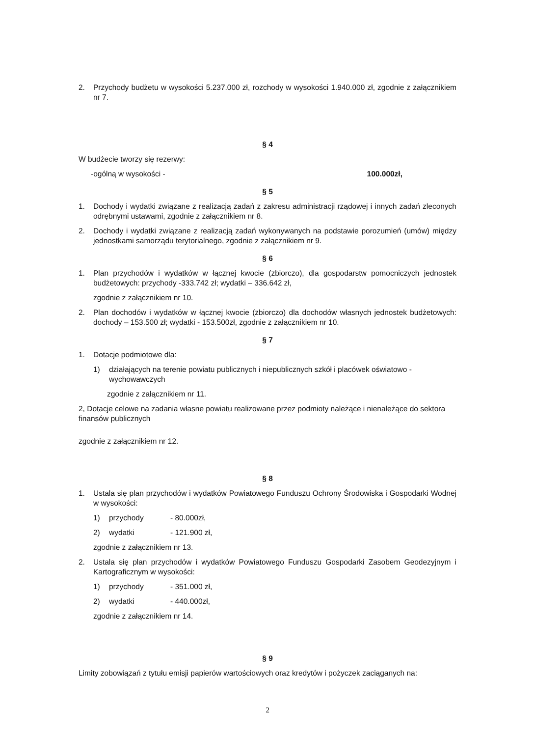2. Przychody budżetu w wysokości 5.237.000 zł, rozchody w wysokości 1.940.000 zł, zgodnie z załącznikiem nr 7.
§ 4
W budżecie tworzy się rezerwy:
-ogólną w wysokości - 100.000zł,
§ 5
1. Dochody i wydatki związane z realizacją zadań z zakresu administracji rządowej i innych zadań zleconych odrębnymi ustawami, zgodnie z załącznikiem nr 8.
2. Dochody i wydatki związane z realizacją zadań wykonywanych na podstawie porozumień (umów) między jednostkami samorządu terytorialnego, zgodnie z załącznikiem nr 9.
§ 6
1. Plan przychodów i wydatków w łącznej kwocie (zbiorczo), dla gospodarstw pomocniczych jednostek budżetowych: przychody -333.742 zł; wydatki – 336.642 zł,
zgodnie z załącznikiem nr 10.
2. Plan dochodów i wydatków w łącznej kwocie (zbiorczo) dla dochodów własnych jednostek budżetowych: dochody – 153.500 zł; wydatki - 153.500zł, zgodnie z załącznikiem nr 10.
§ 7
1. Dotacje podmiotowe dla:
1) działających na terenie powiatu publicznych i niepublicznych szkół i placówek oświatowo - wychowawczych
zgodnie z załącznikiem nr 11.
2, Dotacje celowe na zadania własne powiatu realizowane przez podmioty należące i nienależące do sektora finansów publicznych
zgodnie z załącznikiem nr 12.
§ 8
1. Ustala się plan przychodów i wydatków Powiatowego Funduszu Ochrony Środowiska i Gospodarki Wodnej w wysokości:
1) przychody - 80.000zł,
2) wydatki - 121.900 zł,
zgodnie z załącznikiem nr 13.
2. Ustala się plan przychodów i wydatków Powiatowego Funduszu Gospodarki Zasobem Geodezyjnym i Kartograficznym w wysokości:
1) przychody - 351.000 zł,
2) wydatki - 440.000zł,
zgodnie z załącznikiem nr 14.
§ 9
Limity zobowiązań z tytułu emisji papierów wartościowych oraz kredytów i pożyczek zaciąganych na:
2